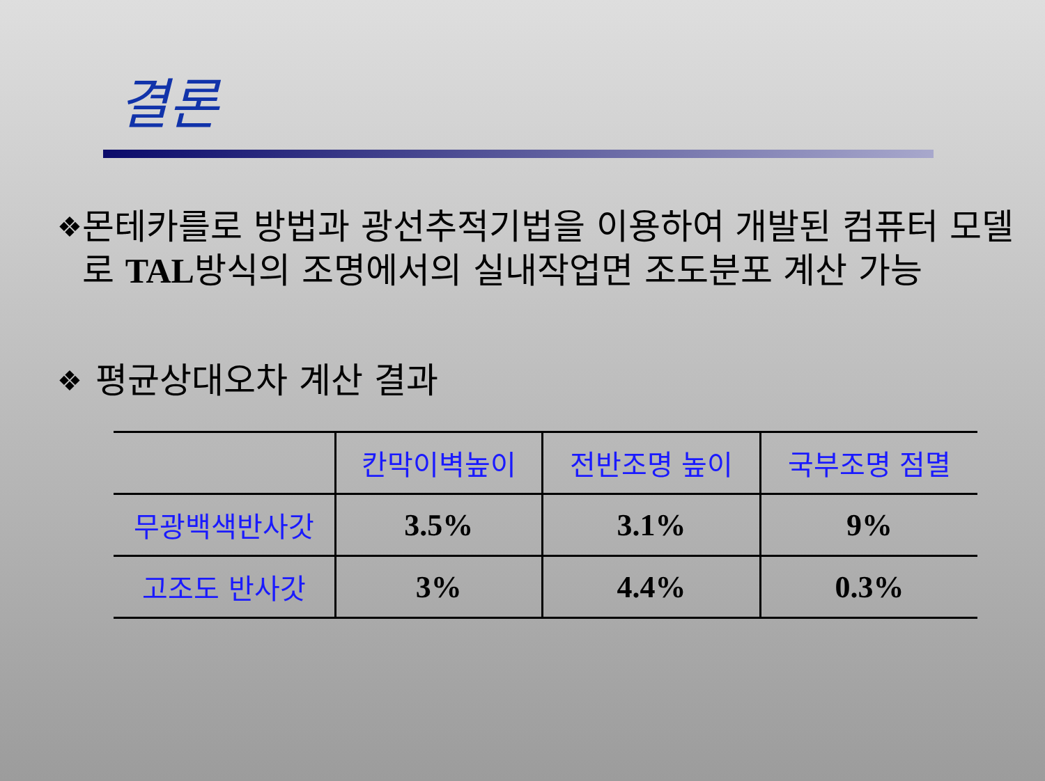결론
❖ 몬테카를로 방법과 광선추적기법을 이용하여 개발된 컴퓨터 모델로 TAL방식의 조명에서의 실내작업면 조도분포 계산 가능
❖ 평균상대오차 계산 결과
| | 칸막이벽높이 | 전반조명 높이 | 국부조명 점멸 |
| --- | --- | --- | --- |
| 무광백색반사갓 | 3.5% | 3.1% | 9% |
| 고조도 반사갓 | 3% | 4.4% | 0.3% |